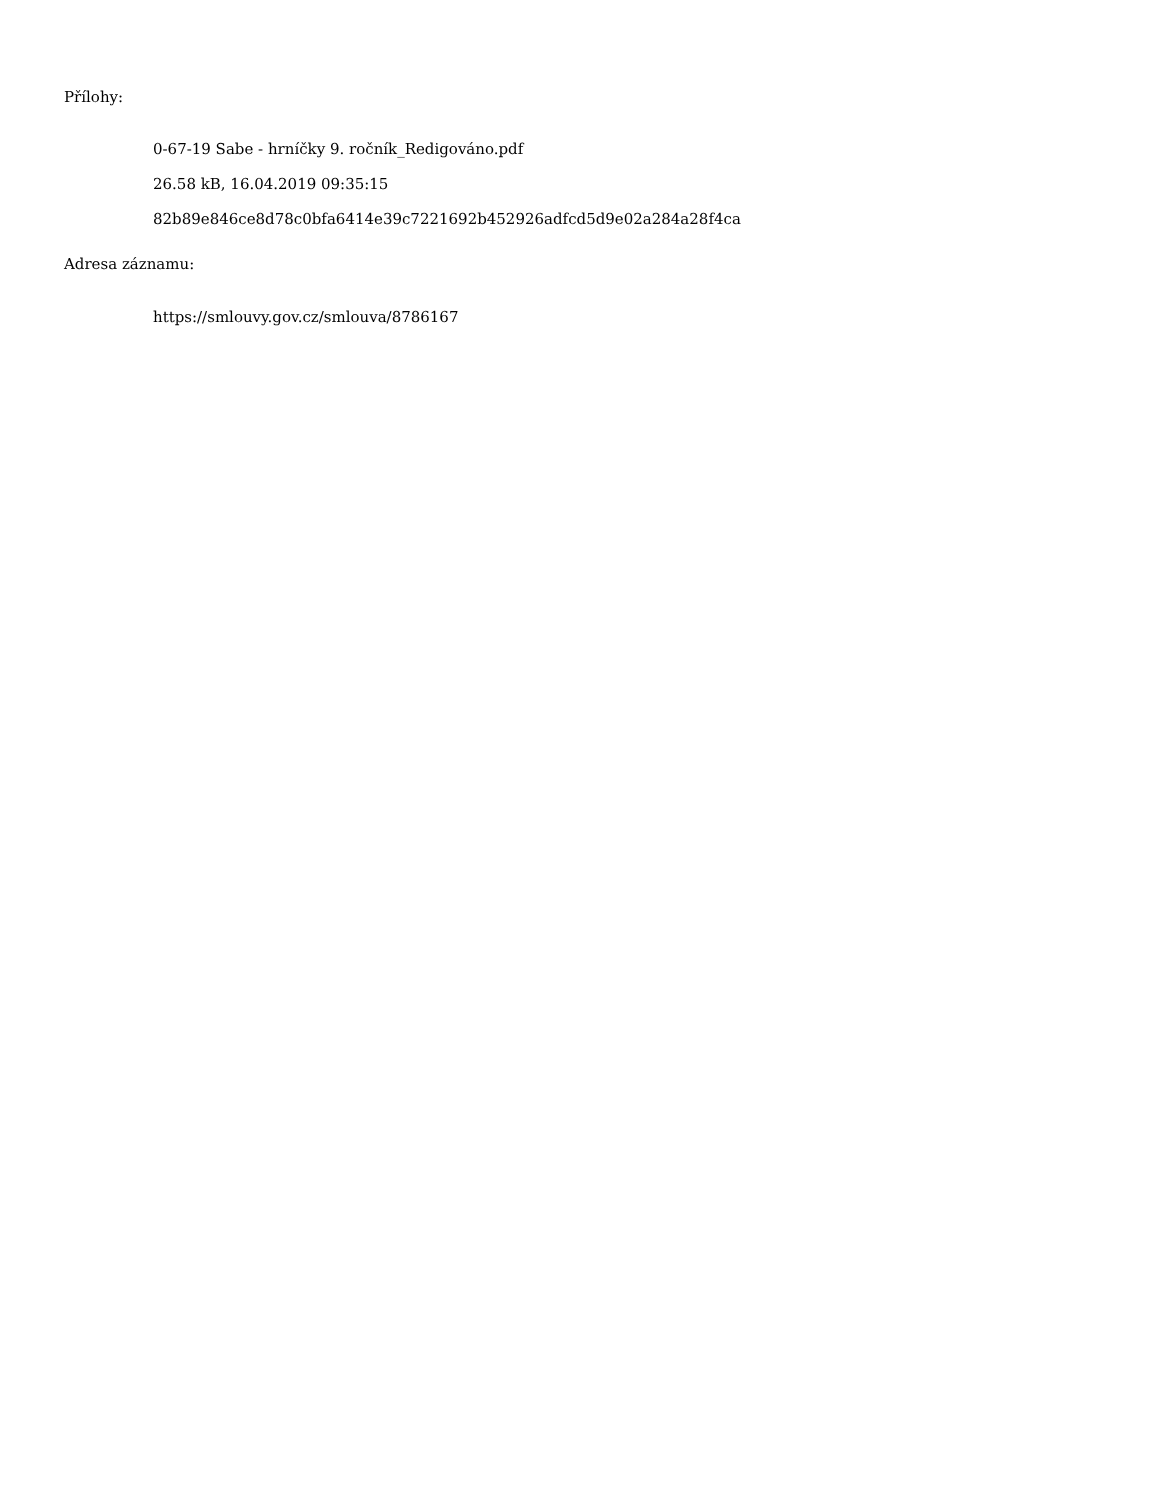Přílohy:
0-67-19 Sabe - hrníčky 9. ročník_Redigováno.pdf
26.58 kB, 16.04.2019 09:35:15
82b89e846ce8d78c0bfa6414e39c7221692b452926adfcd5d9e02a284a28f4ca
Adresa záznamu:
https://smlouvy.gov.cz/smlouva/8786167